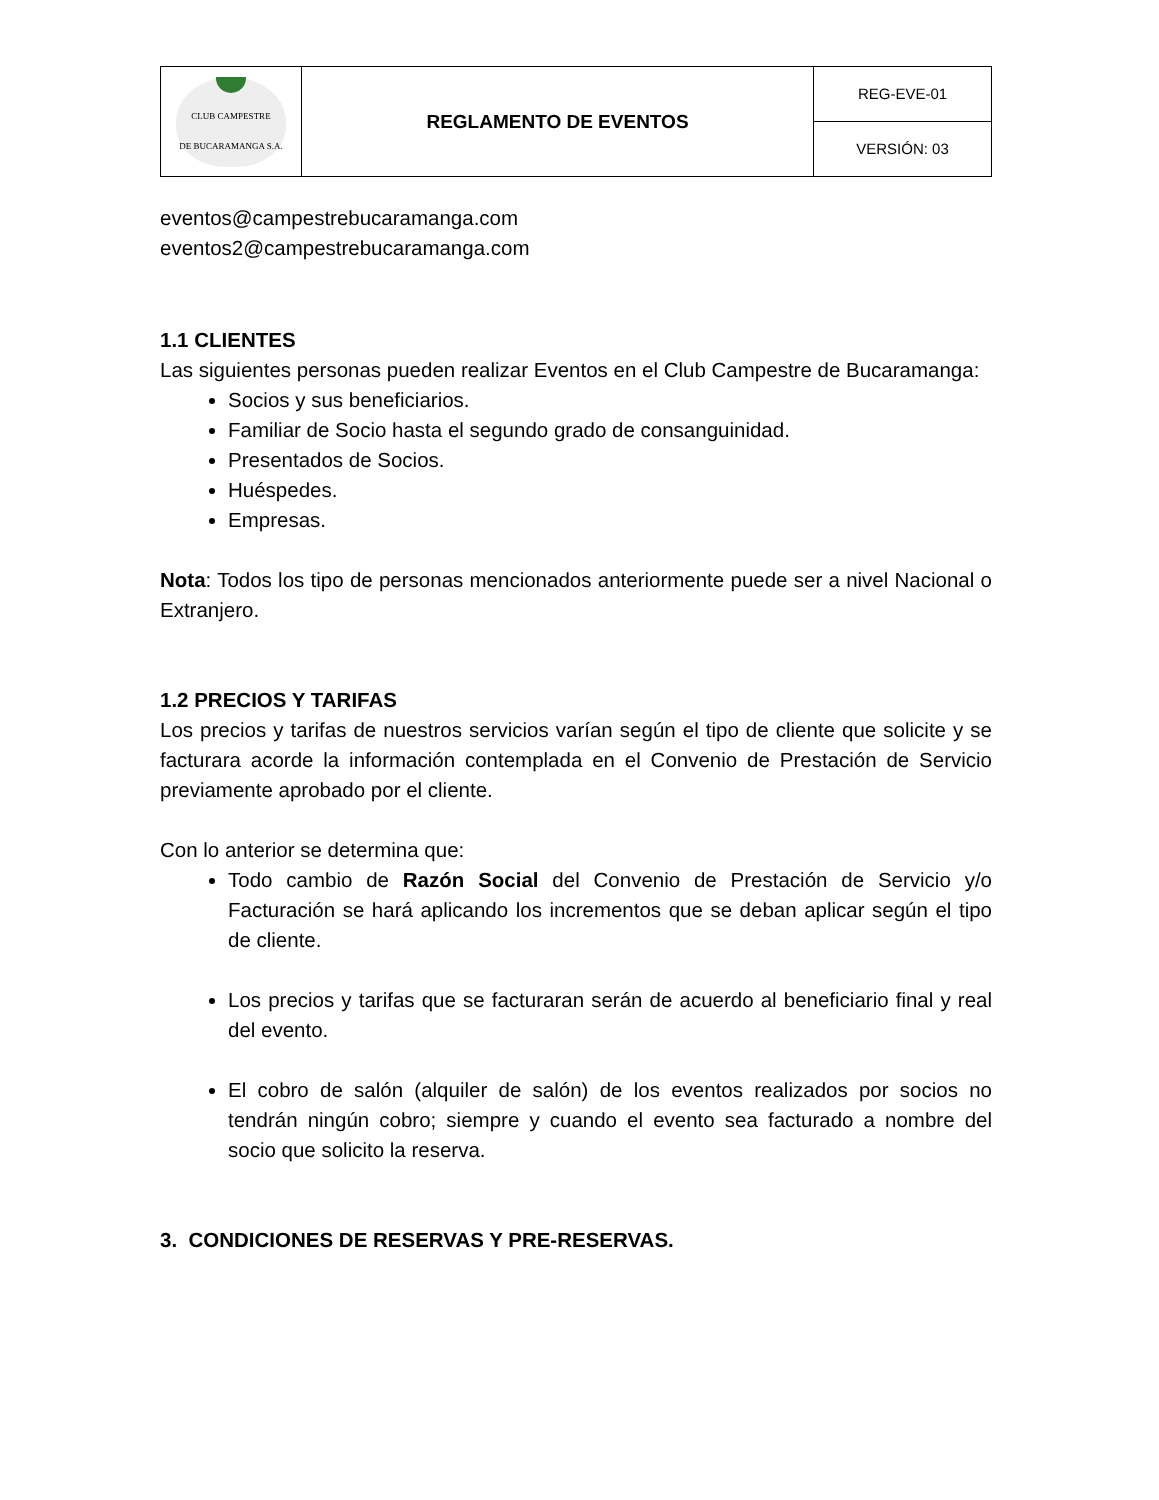| CLUB CAMPESTRE DE BUCARAMANGA S.A. | REGLAMENTO DE EVENTOS | REG-EVE-01 |
| | | VERSIÓN: 03 |
eventos@campestrebucaramanga.com
eventos2@campestrebucaramanga.com
1.1 CLIENTES
Las siguientes personas pueden realizar Eventos en el Club Campestre de Bucaramanga:
Socios y sus beneficiarios.
Familiar de Socio hasta el segundo grado de consanguinidad.
Presentados de Socios.
Huéspedes.
Empresas.
Nota: Todos los tipo de personas mencionados anteriormente puede ser a nivel Nacional o Extranjero.
1.2 PRECIOS Y TARIFAS
Los precios y tarifas de nuestros servicios varían según el tipo de cliente que solicite y se facturara acorde la información contemplada en el Convenio de Prestación de Servicio previamente aprobado por el cliente.
Con lo anterior se determina que:
Todo cambio de Razón Social del Convenio de Prestación de Servicio y/o Facturación se hará aplicando los incrementos que se deban aplicar según el tipo de cliente.
Los precios y tarifas que se facturaran serán de acuerdo al beneficiario final y real del evento.
El cobro de salón (alquiler de salón) de los eventos realizados por socios no tendrán ningún cobro; siempre y cuando el evento sea facturado a nombre del socio que solicito la reserva.
3. CONDICIONES DE RESERVAS Y PRE-RESERVAS.